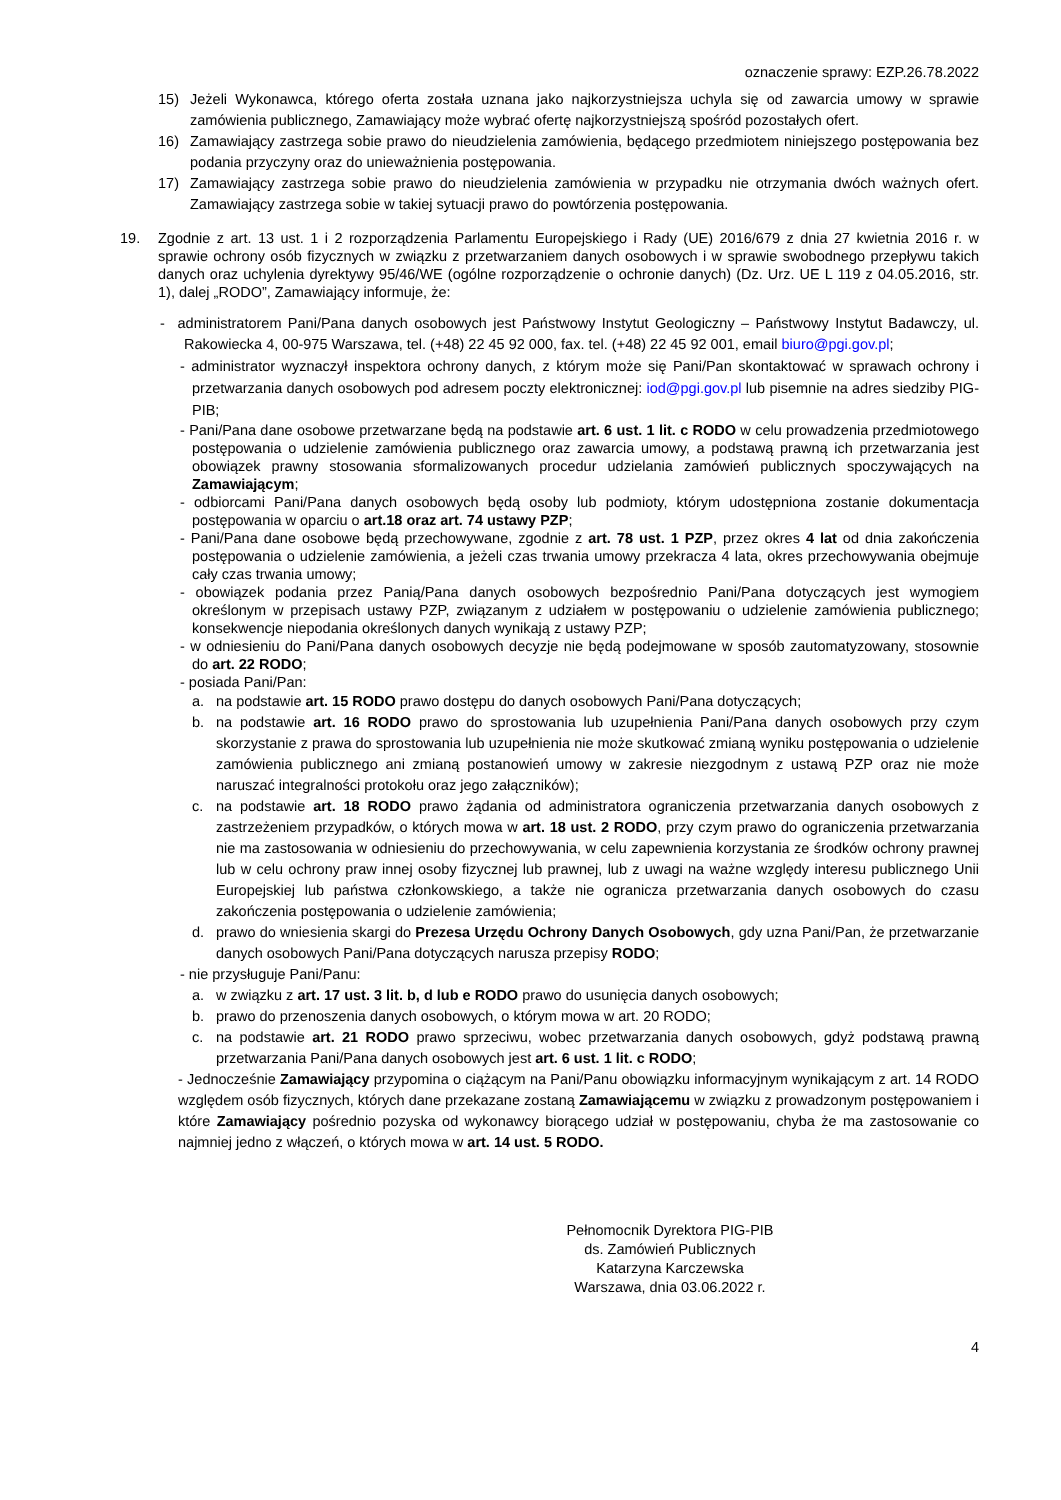oznaczenie sprawy: EZP.26.78.2022
15) Jeżeli Wykonawca, którego oferta została uznana jako najkorzystniejsza uchyla się od zawarcia umowy w sprawie zamówienia publicznego, Zamawiający może wybrać ofertę najkorzystniejszą spośród pozostałych ofert.
16) Zamawiający zastrzega sobie prawo do nieudzielenia zamówienia, będącego przedmiotem niniejszego postępowania bez podania przyczyny oraz do unieważnienia postępowania.
17) Zamawiający zastrzega sobie prawo do nieudzielenia zamówienia w przypadku nie otrzymania dwóch ważnych ofert. Zamawiający zastrzega sobie w takiej sytuacji prawo do powtórzenia postępowania.
19. Zgodnie z art. 13 ust. 1 i 2 rozporządzenia Parlamentu Europejskiego i Rady (UE) 2016/679 z dnia 27 kwietnia 2016 r. w sprawie ochrony osób fizycznych w związku z przetwarzaniem danych osobowych i w sprawie swobodnego przepływu takich danych oraz uchylenia dyrektywy 95/46/WE (ogólne rozporządzenie o ochronie danych) (Dz. Urz. UE L 119 z 04.05.2016, str. 1), dalej „RODO”, Zamawiający informuje, że:
- administratorem Pani/Pana danych osobowych jest Państwowy Instytut Geologiczny – Państwowy Instytut Badawczy, ul. Rakowiecka 4, 00-975 Warszawa, tel. (+48) 22 45 92 000, fax. tel. (+48) 22 45 92 001, email biuro@pgi.gov.pl;
- administrator wyznaczył inspektora ochrony danych, z którym może się Pani/Pan skontaktować w sprawach ochrony i przetwarzania danych osobowych pod adresem poczty elektronicznej: iod@pgi.gov.pl lub pisemnie na adres siedziby PIG-PIB;
- Pani/Pana dane osobowe przetwarzane będą na podstawie art. 6 ust. 1 lit. c RODO w celu prowadzenia przedmiotowego postępowania o udzielenie zamówienia publicznego oraz zawarcia umowy, a podstawą prawną ich przetwarzania jest obowiązek prawny stosowania sformalizowanych procedur udzielania zamówień publicznych spoczywających na Zamawiającym;
- odbiorcami Pani/Pana danych osobowych będą osoby lub podmioty, którym udostępniona zostanie dokumentacja postępowania w oparciu o art.18 oraz art. 74 ustawy PZP;
- Pani/Pana dane osobowe będą przechowywane, zgodnie z art. 78 ust. 1 PZP, przez okres 4 lat od dnia zakończenia postępowania o udzielenie zamówienia, a jeżeli czas trwania umowy przekracza 4 lata, okres przechowywania obejmuje cały czas trwania umowy;
- obowiązek podania przez Panią/Pana danych osobowych bezpośrednio Pani/Pana dotyczących jest wymogiem określonym w przepisach ustawy PZP, związanym z udziałem w postępowaniu o udzielenie zamówienia publicznego; konsekwencje niepodania określonych danych wynikają z ustawy PZP;
- w odniesieniu do Pani/Pana danych osobowych decyzje nie będą podejmowane w sposób zautomatyzowany, stosownie do art. 22 RODO;
- posiada Pani/Pan:
a. na podstawie art. 15 RODO prawo dostępu do danych osobowych Pani/Pana dotyczących;
b. na podstawie art. 16 RODO prawo do sprostowania lub uzupełnienia Pani/Pana danych osobowych przy czym skorzystanie z prawa do sprostowania lub uzupełnienia nie może skutkować zmianą wyniku postępowania o udzielenie zamówienia publicznego ani zmianą postanowień umowy w zakresie niezgodnym z ustawą PZP oraz nie może naruszać integralności protokołu oraz jego załączników);
c. na podstawie art. 18 RODO prawo żądania od administratora ograniczenia przetwarzania danych osobowych z zastrzeżeniem przypadków, o których mowa w art. 18 ust. 2 RODO, przy czym prawo do ograniczenia przetwarzania nie ma zastosowania w odniesieniu do przechowywania, w celu zapewnienia korzystania ze środków ochrony prawnej lub w celu ochrony praw innej osoby fizycznej lub prawnej, lub z uwagi na ważne względy interesu publicznego Unii Europejskiej lub państwa członkowskiego, a także nie ogranicza przetwarzania danych osobowych do czasu zakończenia postępowania o udzielenie zamówienia;
d. prawo do wniesienia skargi do Prezesa Urzędu Ochrony Danych Osobowych, gdy uzna Pani/Pan, że przetwarzanie danych osobowych Pani/Pana dotyczących narusza przepisy RODO;
- nie przysługuje Pani/Panu:
a. w związku z art. 17 ust. 3 lit. b, d lub e RODO prawo do usunięcia danych osobowych;
b. prawo do przenoszenia danych osobowych, o którym mowa w art. 20 RODO;
c. na podstawie art. 21 RODO prawo sprzeciwu, wobec przetwarzania danych osobowych, gdyż podstawą prawną przetwarzania Pani/Pana danych osobowych jest art. 6 ust. 1 lit. c RODO;
- Jednocześnie Zamawiający przypomina o ciążącym na Pani/Panu obowiązku informacyjnym wynikającym z art. 14 RODO względem osób fizycznych, których dane przekazane zostaną Zamawiającemu w związku z prowadzonym postępowaniem i które Zamawiający pośrednio pozyska od wykonawcy biorącego udział w postępowaniu, chyba że ma zastosowanie co najmniej jedno z włączeń, o których mowa w art. 14 ust. 5 RODO.
Pełnomocnik Dyrektora PIG-PIB
ds. Zamówień Publicznych
Katarzyna Karczewska
Warszawa, dnia 03.06.2022 r.
4